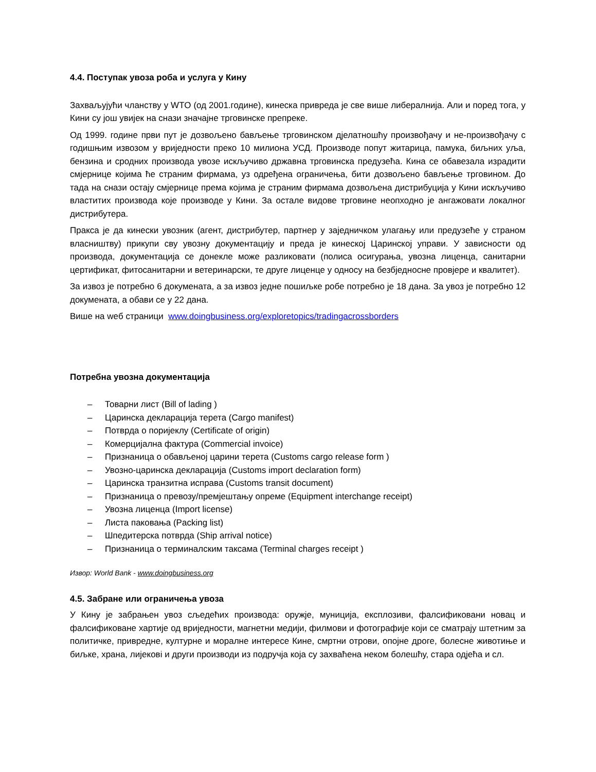4.4. Поступак увоза роба и услуга у Кину
Захваљујући чланству у WTO (од 2001.године), кинеска привреда је све више либералнија. Али и поред тога, у Кини су још увијек на снази значајне трговинске препреке.
Од 1999. године први пут је дозвољено бављење трговинском дјелатношћу произвођачу и не-произвођачу с годишњим извозом у вриједности преко 10 милиона УСД. Производе попут житарица, памука, биљних уља, бензина и сродних производа увозе искључиво државна трговинска предузећа. Кина се обавезала израдити смјернице којима ће страним фирмама, уз одређена ограничења, бити дозвољено бављење трговином. До тада на снази остају смјернице према којима је страним фирмама дозвољена дистрибуција у Кини искључиво властитих производа које производе у Кини. За остале видове трговине неопходно је ангажовати локалног дистрибутера.
Пракса је да кинески увозник (агент, дистрибутер, партнер у заједничком улагању или предузеће у страном власништву) прикупи сву увозну документацију и преда је кинеској Царинској управи. У зависности од производа, документација се донекле може разликовати (полиса осигурања, увозна лиценца, санитарни цертификат, фитосанитарни и ветеринарски, те друге лиценце у односу на безбједносне провјере и квалитет).
За извоз је потребно 6 докумената, а за извоз једне пошиљке робе потребно је 18 дана. За увоз је потребно 12 докумената, а обави се у 22 дана.
Више на weб страници www.doingbusiness.org/exploretopics/tradingacrossborders
Потребна увозна документација
– Товарни лист (Bill of lading )
– Царинска декларација терета (Cargo manifest)
– Потврда о поријеклу (Certificate of origin)
– Комерцијална фактура (Commercial invoice)
– Признаница о обављеној царини терета (Customs cargo release form )
– Увозно-царинска декларација (Customs import declaration form)
– Царинска транзитна исправа (Customs transit document)
– Признаница о превозу/премјештању опреме (Equipment interchange receipt)
– Увозна лиценца (Import license)
– Листа паковања (Packing list)
– Шпедитерска потврда (Ship arrival notice)
– Признаница о терминалским таксама (Terminal charges receipt )
Извор: World Bank - www.doingbusiness.org
4.5. Забране или ограничења увоза
У Кину је забрањен увоз сљедећих производа: оружје, муниција, експлозиви, фалсификовани новац и фалсификоване хартије од вриједности, магнетни медији, филмови и фотографије који се сматрају штетним за политичке, привредне, културне и моралне интересе Кине, смртни отрови, опојне дроге, болесне животиње и биљке, храна, лијекові и други производи из подручја која су захваћена неком болешћу, стара одјећа и сл.